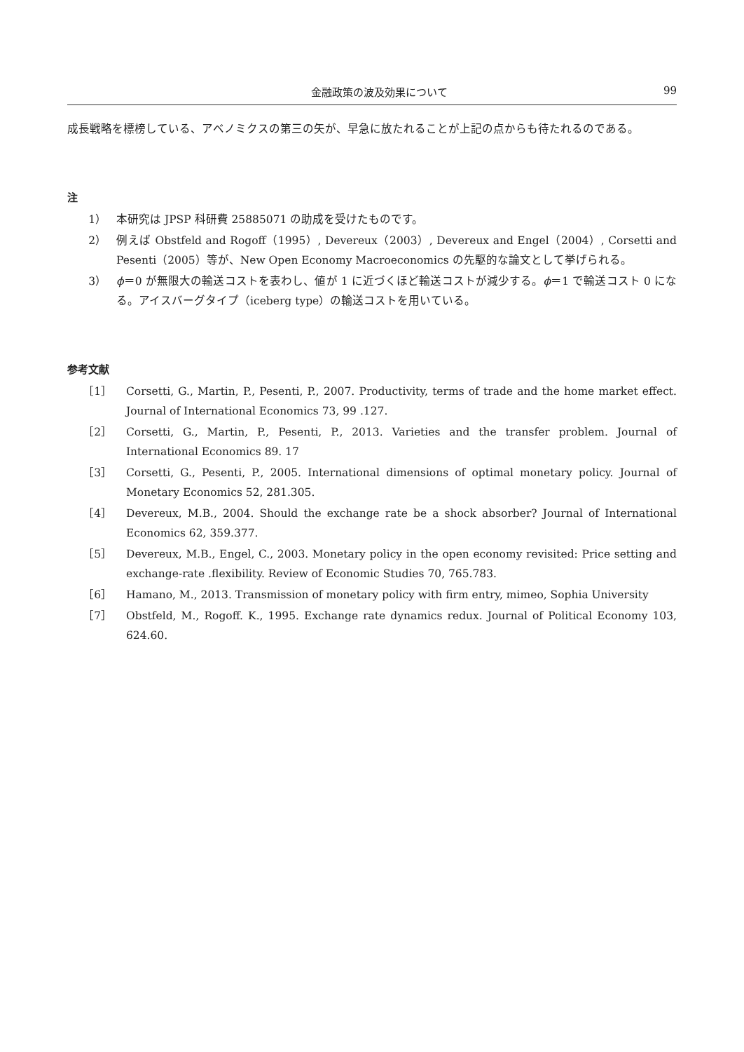金融政策の波及効果について 99
成長戦略を標榜している、アベノミクスの第三の矢が、早急に放たれることが上記の点からも待たれるのである。
注
1） 本研究は JPSP 科研費 25885071 の助成を受けたものです。
2） 例えば Obstfeld and Rogoff（1995）, Devereux（2003）, Devereux and Engel（2004）, Corsetti and Pesenti（2005）等が、New Open Economy Macroeconomics の先駆的な論文として挙げられる。
3） ϕ＝0 が無限大の輸送コストを表わし、値が 1 に近づくほど輸送コストが減少する。ϕ＝1 で輸送コスト 0 になる。アイスバーグタイプ（iceberg type）の輸送コストを用いている。
参考文献
［1］ Corsetti, G., Martin, P., Pesenti, P., 2007. Productivity, terms of trade and the home market effect. Journal of International Economics 73, 99 .127.
［2］ Corsetti, G., Martin, P., Pesenti, P., 2013. Varieties and the transfer problem. Journal of International Economics 89. 17
［3］ Corsetti, G., Pesenti, P., 2005. International dimensions of optimal monetary policy. Journal of Monetary Economics 52, 281.305.
［4］ Devereux, M.B., 2004. Should the exchange rate be a shock absorber? Journal of International Economics 62, 359.377.
［5］ Devereux, M.B., Engel, C., 2003. Monetary policy in the open economy revisited: Price setting and exchange-rate .flexibility. Review of Economic Studies 70, 765.783.
［6］ Hamano, M., 2013. Transmission of monetary policy with firm entry, mimeo, Sophia University
［7］ Obstfeld, M., Rogoff. K., 1995. Exchange rate dynamics redux. Journal of Political Economy 103, 624.60.